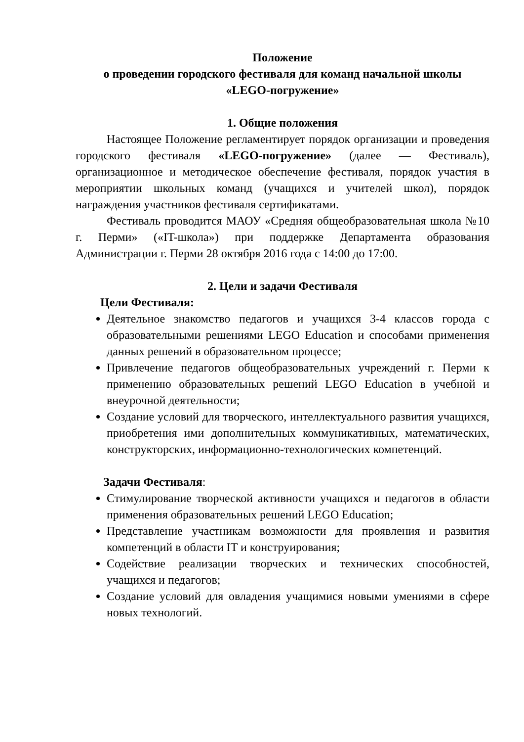Положение
о проведении городского фестиваля для команд начальной школы
«LEGO-погружение»
1. Общие положения
Настоящее Положение регламентирует порядок организации и проведения городского фестиваля «LEGO-погружение» (далее — Фестиваль), организационное и методическое обеспечение фестиваля, порядок участия в мероприятии школьных команд (учащихся и учителей школ), порядок награждения участников фестиваля сертификатами.
Фестиваль проводится МАОУ «Средняя общеобразовательная школа №10 г. Перми» («IT-школа») при поддержке Департамента образования Администрации г. Перми 28 октября 2016 года с 14:00 до 17:00.
2. Цели и задачи Фестиваля
Цели Фестиваля:
Деятельное знакомство педагогов и учащихся 3-4 классов города с образовательными решениями LEGO Education и способами применения данных решений в образовательном процессе;
Привлечение педагогов общеобразовательных учреждений г. Перми к применению образовательных решений LEGO Education в учебной и внеурочной деятельности;
Создание условий для творческого, интеллектуального развития учащихся, приобретения ими дополнительных коммуникативных, математических, конструкторских, информационно-технологических компетенций.
Задачи Фестиваля:
Стимулирование творческой активности учащихся и педагогов в области применения образовательных решений LEGO Education;
Представление участникам возможности для проявления и развития компетенций в области IT и конструирования;
Содействие реализации творческих и технических способностей, учащихся и педагогов;
Создание условий для овладения учащимися новыми умениями в сфере новых технологий.